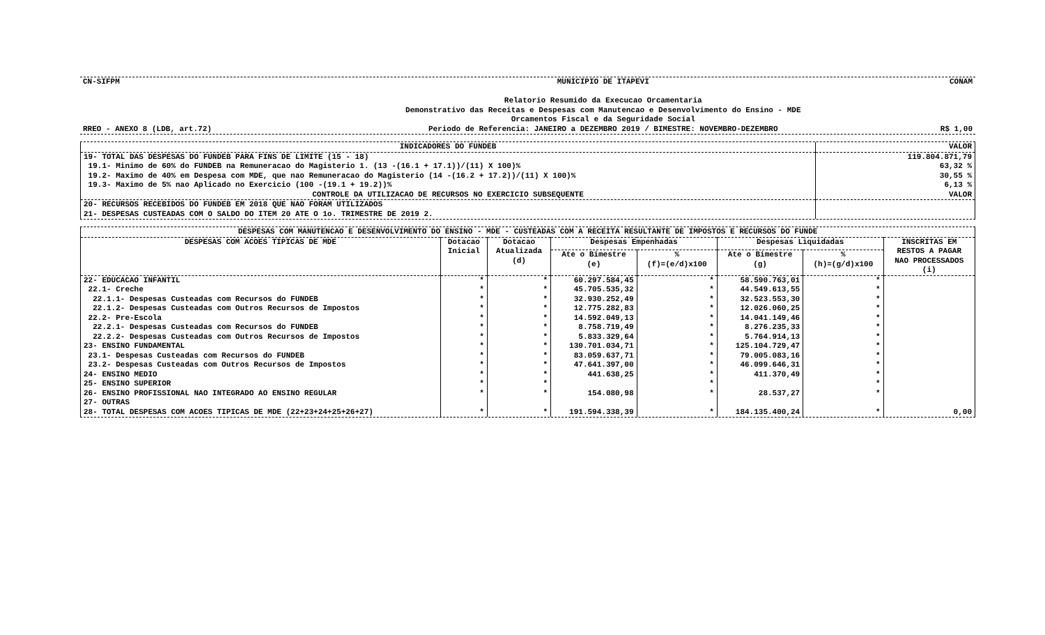| CN-SIFPM | MUNICIPIO DE ITAPEVI | CONAM |
| | Relatorio Resumido da Execucao Orcamentaria Demonstrativo das Receitas e Despesas com Manutencao e Desenvolvimento do Ensino - MDE Orcamentos Fiscal e da Seguridade Social | |
| RREO - ANEXO 8 (LDB, art.72) | Periodo de Referencia: JANEIRO a DEZEMBRO 2019 / BIMESTRE: NOVEMBRO-DEZEMBRO | R$ 1,00 |
| INDICADORES DO FUNDEB | VALOR |
| --- | --- |
| 19- TOTAL DAS DESPESAS DO FUNDEB PARA FINS DE LIMITE (15 - 18) 19.1- Minimo de 60% do FUNDEB na Remuneracao do Magisterio 1. (13 -(16.1 + 17.1))/(11) X 100)% 19.2- Maximo de 40% em Despesa com MDE, que nao Remuneracao do Magisterio (14 -(16.2 + 17.2))/(11) X 100)% 19.3- Maximo de 5% nao Aplicado no Exercicio (100 -(19.1 + 19.2))% | 119.804.871,79 63,32 % 30,55 % 6,13 % |
| CONTROLE DA UTILIZACAO DE RECURSOS NO EXERCICIO SUBSEQUENTE | VALOR |
| 20- RECURSOS RECEBIDOS DO FUNDEB EM 2018 QUE NAO FORAM UTILIZADOS | |
| 21- DESPESAS CUSTEADAS COM O SALDO DO ITEM 20 ATE O 1o. TRIMESTRE DE 2019 2. | |
| DESPESAS COM MANUTENCAO E DESENVOLVIMENTO DO ENSINO - MDE - CUSTEADAS COM A RECEITA RESULTANTE DE IMPOSTOS E RECURSOS DO FUNDE | | | | | | | |
| --- | --- | --- | --- | --- | --- | --- | --- |
| DESPESAS COM ACOES TIPICAS DE MDE | Dotacao Inicial | Dotacao Atualizada (d) | Despesas Empenhadas | | Despesas Liquidadas | | INSCRITAS EM RESTOS A PAGAR NAO PROCESSADOS (i) |
| | | | Ate o Bimestre (e) | % (f)=(e/d)x100 | Ate o Bimestre (g) | % (h)=(g/d)x100 | |
| 22- EDUCACAO INFANTIL | * | * | 60.297.584,45 | * | 58.590.763,01 | * | |
| 22.1- Creche | * | * | 45.705.535,32 | * | 44.549.613,55 | * | |
| 22.1.1- Despesas Custeadas com Recursos do FUNDEB | * | * | 32.930.252,49 | * | 32.523.553,30 | * | |
| 22.1.2- Despesas Custeadas com Outros Recursos de Impostos | * | * | 12.775.282,83 | * | 12.026.060,25 | * | |
| 22.2- Pre-Escola | * | * | 14.592.049,13 | * | 14.041.149,46 | * | |
| 22.2.1- Despesas Custeadas com Recursos do FUNDEB | * | * | 8.758.719,49 | * | 8.276.235,33 | * | |
| 22.2.2- Despesas Custeadas com Outros Recursos de Impostos | * | * | 5.833.329,64 | * | 5.764.914,13 | * | |
| 23- ENSINO FUNDAMENTAL | * | * | 130.701.034,71 | * | 125.104.729,47 | * | |
| 23.1- Despesas Custeadas com Recursos do FUNDEB | * | * | 83.059.637,71 | * | 79.005.083,16 | * | |
| 23.2- Despesas Custeadas com Outros Recursos de Impostos | * | * | 47.641.397,00 | * | 46.099.646,31 | * | |
| 24- ENSINO MEDIO | * | * | 441.638,25 | * | 411.370,49 | * | |
| 25- ENSINO SUPERIOR | * | * | | * | | * | |
| 26- ENSINO PROFISSIONAL NAO INTEGRADO AO ENSINO REGULAR | * | * | 154.080,98 | * | 28.537,27 | * | |
| 27- OUTRAS | | | | | | | |
| 28- TOTAL DESPESAS COM ACOES TIPICAS DE MDE (22+23+24+25+26+27) | * | * | 191.594.338,39 | * | 184.135.400,24 | * | 0,00 |